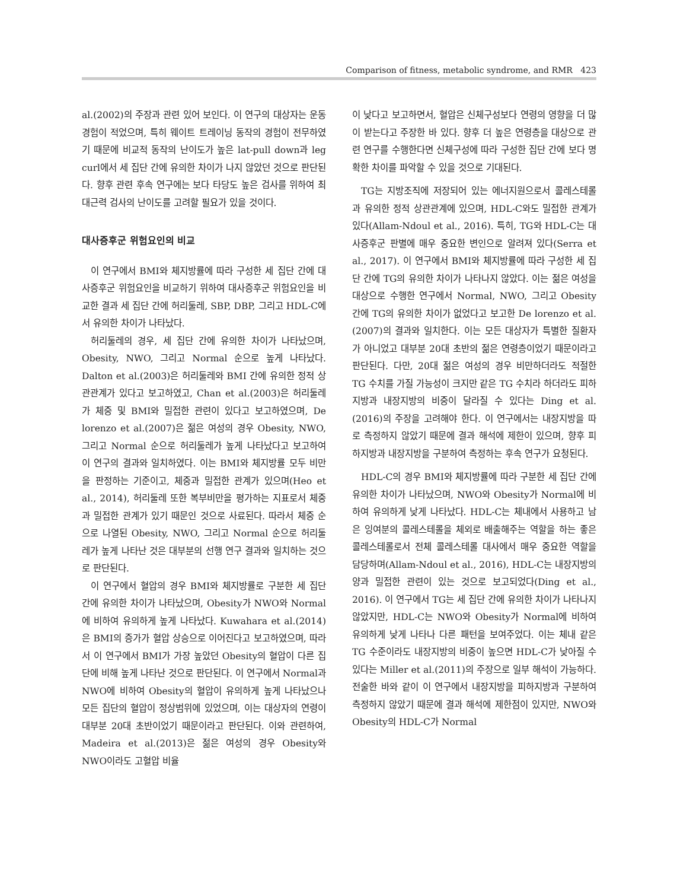Comparison of fitness, metabolic syndrome, and RMR 423
al.(2002)의 주장과 관련 있어 보인다. 이 연구의 대상자는 운동경험이 적었으며, 특히 웨이트 트레이닝 동작의 경험이 전무하였기 때문에 비교적 동작의 난이도가 높은 lat-pull down과 leg curl에서 세 집단 간에 유의한 차이가 나지 않았던 것으로 판단된다. 향후 관련 후속 연구에는 보다 타당도 높은 검사를 위하여 최대근력 검사의 난이도를 고려할 필요가 있을 것이다.
대사증후군 위험요인의 비교
이 연구에서 BMI와 체지방률에 따라 구성한 세 집단 간에 대사증후군 위험요인을 비교하기 위하여 대사증후군 위험요인을 비교한 결과 세 집단 간에 허리둘레, SBP, DBP, 그리고 HDL-C에서 유의한 차이가 나타났다.
허리둘레의 경우, 세 집단 간에 유의한 차이가 나타났으며, Obesity, NWO, 그리고 Normal 순으로 높게 나타났다. Dalton et al.(2003)은 허리둘레와 BMI 간에 유의한 정적 상관관계가 있다고 보고하였고, Chan et al.(2003)은 허리둘레가 체중 및 BMI와 밀접한 관련이 있다고 보고하였으며, De lorenzo et al.(2007)은 젊은 여성의 경우 Obesity, NWO, 그리고 Normal 순으로 허리둘레가 높게 나타났다고 보고하여 이 연구의 결과와 일치하였다. 이는 BMI와 체지방률 모두 비만을 판정하는 기준이고, 체중과 밀접한 관계가 있으며(Heo et al., 2014), 허리둘레 또한 복부비만을 평가하는 지표로서 체중과 밀접한 관계가 있기 때문인 것으로 사료된다. 따라서 체중 순으로 나열된 Obesity, NWO, 그리고 Normal 순으로 허리둘레가 높게 나타난 것은 대부분의 선행 연구 결과와 일치하는 것으로 판단된다.
이 연구에서 혈압의 경우 BMI와 체지방률로 구분한 세 집단 간에 유의한 차이가 나타났으며, Obesity가 NWO와 Normal에 비하여 유의하게 높게 나타났다. Kuwahara et al.(2014)은 BMI의 증가가 혈압 상승으로 이어진다고 보고하였으며, 따라서 이 연구에서 BMI가 가장 높았던 Obesity의 혈압이 다른 집단에 비해 높게 나타난 것으로 판단된다. 이 연구에서 Normal과 NWO에 비하여 Obesity의 혈압이 유의하게 높게 나타났으나 모든 집단의 혈압이 정상범위에 있었으며, 이는 대상자의 연령이 대부분 20대 초반이었기 때문이라고 판단된다. 이와 관련하여, Madeira et al.(2013)은 젊은 여성의 경우 Obesity와 NWO이라도 고혈압 비율
이 낮다고 보고하면서, 혈압은 신체구성보다 연령의 영향을 더 많이 받는다고 주장한 바 있다. 향후 더 높은 연령층을 대상으로 관련 연구를 수행한다면 신체구성에 따라 구성한 집단 간에 보다 명확한 차이를 파악할 수 있을 것으로 기대된다.
TG는 지방조직에 저장되어 있는 에너지원으로서 콜레스테롤과 유의한 정적 상관관계에 있으며, HDL-C와도 밀접한 관계가 있다(Allam-Ndoul et al., 2016). 특히, TG와 HDL-C는 대사증후군 판별에 매우 중요한 변인으로 알려져 있다(Serra et al., 2017). 이 연구에서 BMI와 체지방률에 따라 구성한 세 집단 간에 TG의 유의한 차이가 나타나지 않았다. 이는 젊은 여성을 대상으로 수행한 연구에서 Normal, NWO, 그리고 Obesity 간에 TG의 유의한 차이가 없었다고 보고한 De lorenzo et al.(2007)의 결과와 일치한다. 이는 모든 대상자가 특별한 질환자가 아니었고 대부분 20대 초반의 젊은 연령층이었기 때문이라고 판단된다. 다만, 20대 젊은 여성의 경우 비만하더라도 적절한 TG 수치를 가질 가능성이 크지만 같은 TG 수치라 하더라도 피하지방과 내장지방의 비중이 달라질 수 있다는 Ding et al.(2016)의 주장을 고려해야 한다. 이 연구에서는 내장지방을 따로 측정하지 않았기 때문에 결과 해석에 제한이 있으며, 향후 피하지방과 내장지방을 구분하여 측정하는 후속 연구가 요청된다.
HDL-C의 경우 BMI와 체지방률에 따라 구분한 세 집단 간에 유의한 차이가 나타났으며, NWO와 Obesity가 Normal에 비하여 유의하게 낮게 나타났다. HDL-C는 체내에서 사용하고 남은 잉여분의 콜레스테롤을 체외로 배출해주는 역할을 하는 좋은 콜레스테롤로서 전체 콜레스테롤 대사에서 매우 중요한 역할을 담당하며(Allam-Ndoul et al., 2016), HDL-C는 내장지방의 양과 밀접한 관련이 있는 것으로 보고되었다(Ding et al., 2016). 이 연구에서 TG는 세 집단 간에 유의한 차이가 나타나지 않았지만, HDL-C는 NWO와 Obesity가 Normal에 비하여 유의하게 낮게 나타나 다른 패턴을 보여주었다. 이는 체내 같은 TG 수준이라도 내장지방의 비중이 높으면 HDL-C가 낮아질 수 있다는 Miller et al.(2011)의 주장으로 일부 해석이 가능하다. 전술한 바와 같이 이 연구에서 내장지방을 피하지방과 구분하여 측정하지 않았기 때문에 결과 해석에 제한점이 있지만, NWO와 Obesity의 HDL-C가 Normal